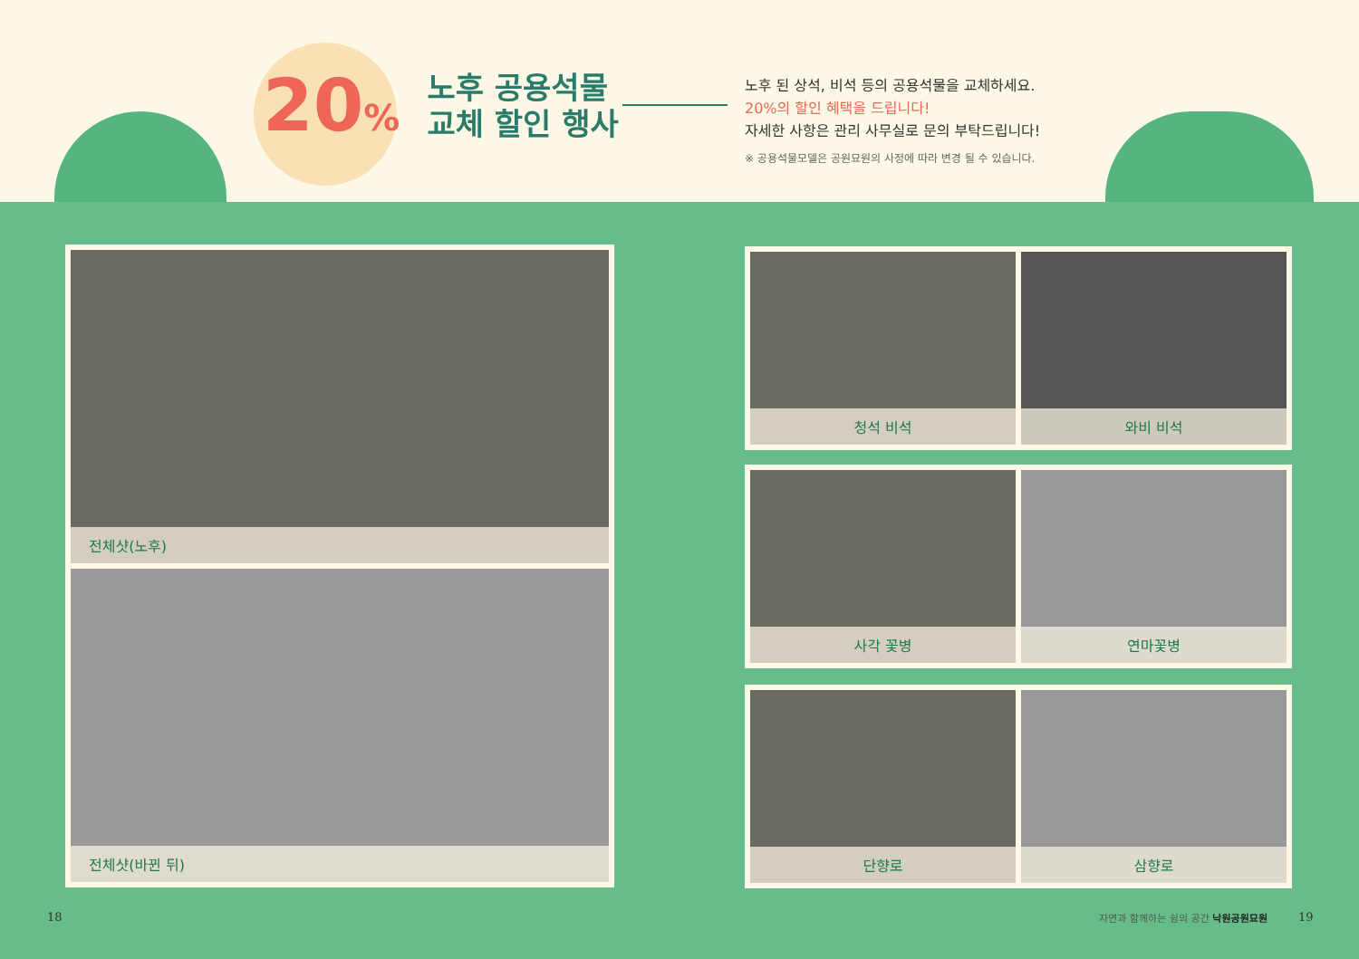20%
노후 공용석물
교체 할인 행사
노후 된 상석, 비석 등의 공용석물을 교체하세요.
20%의 할인 혜택을 드립니다!
자세한 사항은 관리 사무실로 문의 부탁드립니다!
※ 공용석물모델은 공원묘원의 사정에 따라 변경 될 수 있습니다.
전체샷(노후)
전체샷(바뀐 뒤)
청석 비석
와비 비석
사각 꽃병
연마꽃병
단향로
삼향로
18
자연과 함께하는 쉼의 공간 낙원공원묘원
19